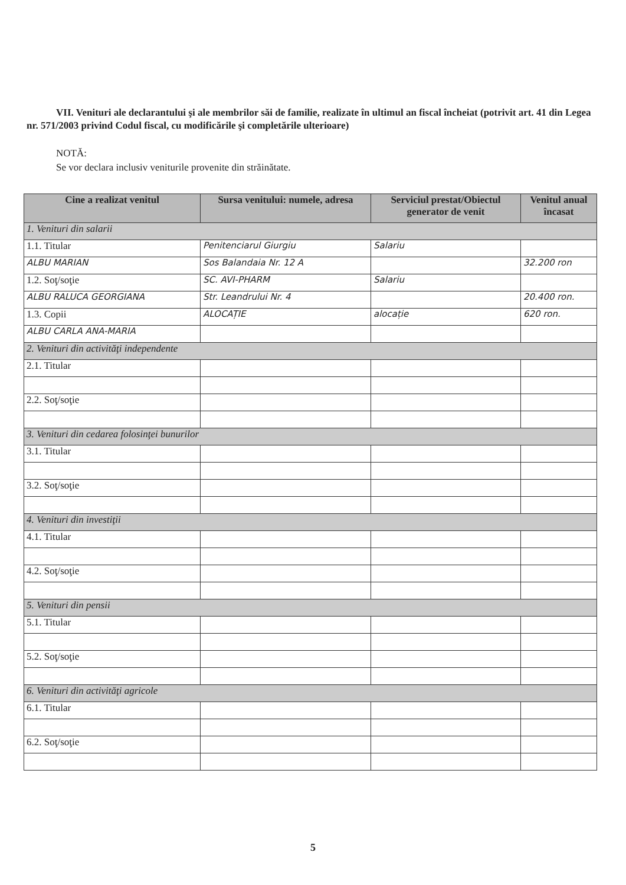VII. Venituri ale declarantului şi ale membrilor săi de familie, realizate în ultimul an fiscal încheiat (potrivit art. 41 din Legea nr. 571/2003 privind Codul fiscal, cu modificările şi completările ulterioare)
NOTĂ:
Se vor declara inclusiv veniturile provenite din străinătate.
| Cine a realizat venitul | Sursa venitului: numele, adresa | Serviciul prestat/Obiectul generator de venit | Venitul anual încasat |
| --- | --- | --- | --- |
| 1. Venituri din salarii | | | |
| 1.1. Titular | Penitenciarul Giurgiu | Salariu | |
| ALBU MARIAN | Sos Balandaia Nr. 12 A | | 32.200 ron |
| 1.2. Soţ/soţie | SC. AVI-PHARM | Salariu | |
| ALBU RALUCA GEORGIANA | Str. Leandrului Nr. 4 | | 20.400 ron. |
| 1.3. Copii | ALOCAȚIE | alocație | 620 ron. |
| ALBU CARLA ANA-MARIA | | | |
| 2. Venituri din activităţi independente | | | |
| 2.1. Titular | | | |
| 2.2. Soţ/soţie | | | |
| 3. Venituri din cedarea folosinţei bunurilor | | | |
| 3.1. Titular | | | |
| 3.2. Soţ/soţie | | | |
| 4. Venituri din investiţii | | | |
| 4.1. Titular | | | |
| 4.2. Soţ/soţie | | | |
| 5. Venituri din pensii | | | |
| 5.1. Titular | | | |
| 5.2. Soţ/soţie | | | |
| 6. Venituri din activităţi agricole | | | |
| 6.1. Titular | | | |
| 6.2. Soţ/soţie | | | |
5